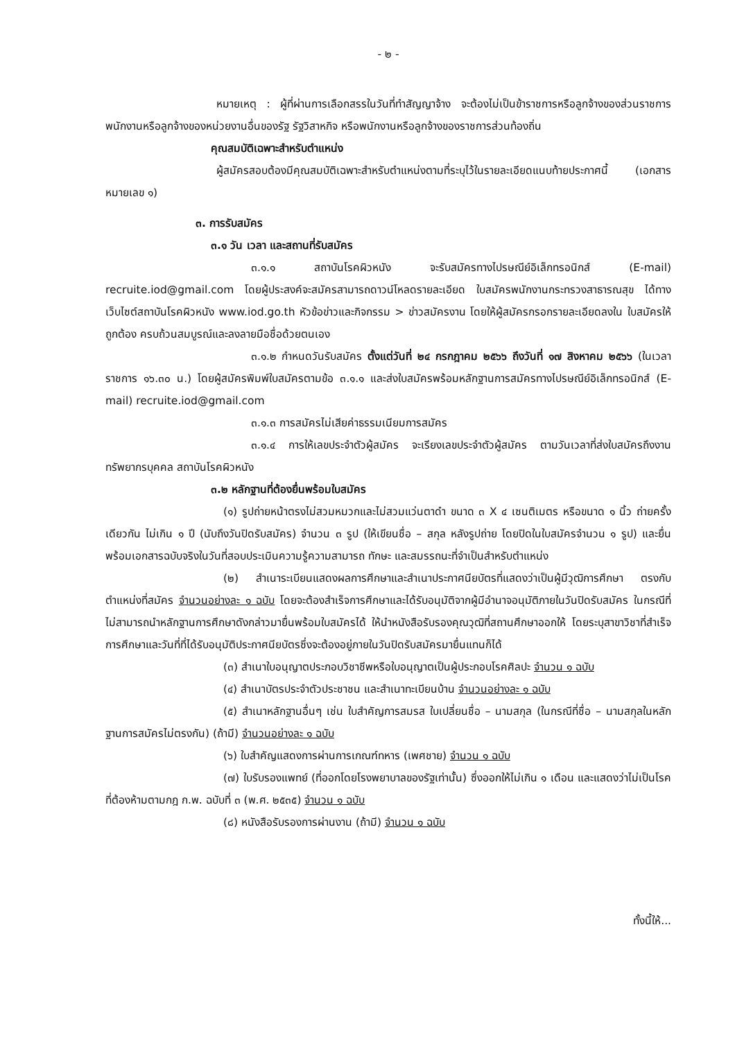- ๒ -
หมายเหตุ : ผู้ที่ผ่านการเลือกสรรในวันที่ทำสัญญาจ้าง จะต้องไม่เป็นข้าราชการหรือลูกจ้างของส่วนราชการ พนักงานหรือลูกจ้างของหน่วยงานอื่นของรัฐ รัฐวิสาหกิจ หรือพนักงานหรือลูกจ้างของราชการส่วนท้องถิ่น
คุณสมบัติเฉพาะสำหรับตำแหน่ง
ผู้สมัครสอบต้องมีคุณสมบัติเฉพาะสำหรับตำแหน่งตามที่ระบุไว้ในรายละเอียดแนบท้ายประกาศนี้ (เอกสารหมายเลข ๑)
๓. การรับสมัคร
๓.๑ วัน เวลา และสถานที่รับสมัคร
๓.๑.๑ สถาบันโรคผิวหนัง จะรับสมัครทางไปรษณีย์อิเล็กทรอนิกส์ (E-mail) recruite.iod@gmail.com โดยผู้ประสงค์จะสมัครสามารถดาวน์โหลดรายละเอียด ใบสมัครพนักงานกระทรวงสาธารณสุข ได้ทางเว็บไซต์สถาบันโรคผิวหนัง www.iod.go.th หัวข้อข่าวและกิจกรรม > ข่าวสมัครงาน โดยให้ผู้สมัครกรอกรายละเอียดลงใน ใบสมัครให้ถูกต้อง ครบถ้วนสมบูรณ์และลงลายมือชื่อด้วยตนเอง
๓.๑.๒ กำหนดวันรับสมัคร ตั้งแต่วันที่ ๒๔ กรกฎาคม ๒๕๖๖ ถึงวันที่ ๑๗ สิงหาคม ๒๕๖๖ (ในเวลาราชการ ๑๖.๓๐ น.) โดยผู้สมัครพิมพ์ใบสมัครตามข้อ ๓.๑.๑ และส่งใบสมัครพร้อมหลักฐานการสมัครทางไปรษณีย์อิเล็กทรอนิกส์ (E-mail) recruite.iod@gmail.com
๓.๑.๓ การสมัครไม่เสียค่าธรรมเนียมการสมัคร
๓.๑.๔ การให้เลขประจำตัวผู้สมัคร จะเรียงเลขประจำตัวผู้สมัคร ตามวันเวลาที่ส่งใบสมัครถึงงานทรัพยากรบุคคล สถาบันโรคผิวหนัง
๓.๒ หลักฐานที่ต้องยื่นพร้อมใบสมัคร
(๑) รูปถ่ายหน้าตรงไม่สวมหมวกและไม่สวมแว่นตาดำ ขนาด ๓ X ๔ เซนติเมตร หรือขนาด ๑ นิ้ว ถ่ายครั้งเดียวกัน ไม่เกิน ๑ ปี (นับถึงวันปิดรับสมัคร) จำนวน ๓ รูป (ให้เขียนชื่อ – สกุล หลังรูปถ่าย โดยปิดในใบสมัครจำนวน ๑ รูป) และยื่นพร้อมเอกสารฉบับจริงในวันที่สอบประเมินความรู้ความสามารถ ทักษะ และสมรรถนะที่จำเป็นสำหรับตำแหน่ง
(๒) สำเนาระเบียนแสดงผลการศึกษาและสำเนาประกาศนียบัตรที่แสดงว่าเป็นผู้มีวุฒิการศึกษา ตรงกับตำแหน่งที่สมัคร จำนวนอย่างละ ๑ ฉบับ โดยจะต้องสำเร็จการศึกษาและได้รับอนุมัติจากผู้มีอำนาจอนุมัติภายในวันปิดรับสมัคร ในกรณีที่ไม่สามารถนำหลักฐานการศึกษาดังกล่าวมายื่นพร้อมใบสมัครได้ ให้นำหนังสือรับรองคุณวุฒิที่สถานศึกษาออกให้ โดยระบุสาขาวิชาที่สำเร็จการศึกษาและวันที่ที่ได้รับอนุมัติประกาศนียบัตรซึ่งจะต้องอยู่ภายในวันปิดรับสมัครมายื่นแทนก็ได้
(๓) สำเนาใบอนุญาตประกอบวิชาชีพหรือใบอนุญาตเป็นผู้ประกอบโรคศิลปะ จำนวน ๑ ฉบับ
(๔) สำเนาบัตรประจำตัวประชาชน และสำเนาทะเบียนบ้าน จำนวนอย่างละ ๑ ฉบับ
(๕) สำเนาหลักฐานอื่นๆ เช่น ใบสำคัญการสมรส ใบเปลี่ยนชื่อ – นามสกุล (ในกรณีที่ชื่อ – นามสกุลในหลักฐานการสมัครไม่ตรงกัน) (ถ้ามี) จำนวนอย่างละ ๑ ฉบับ
(๖) ใบสำคัญแสดงการผ่านการเกณฑ์ทหาร (เพศชาย) จำนวน ๑ ฉบับ
(๗) ใบรับรองแพทย์ (ที่ออกโดยโรงพยาบาลของรัฐเท่านั้น) ซึ่งออกให้ไม่เกิน ๑ เดือน และแสดงว่าไม่เป็นโรคที่ต้องห้ามตามกฎ ก.พ. ฉบับที่ ๓ (พ.ศ. ๒๕๓๕) จำนวน ๑ ฉบับ
(๘) หนังสือรับรองการผ่านงาน (ถ้ามี) จำนวน ๑ ฉบับ
ทั้งนี้ให้...